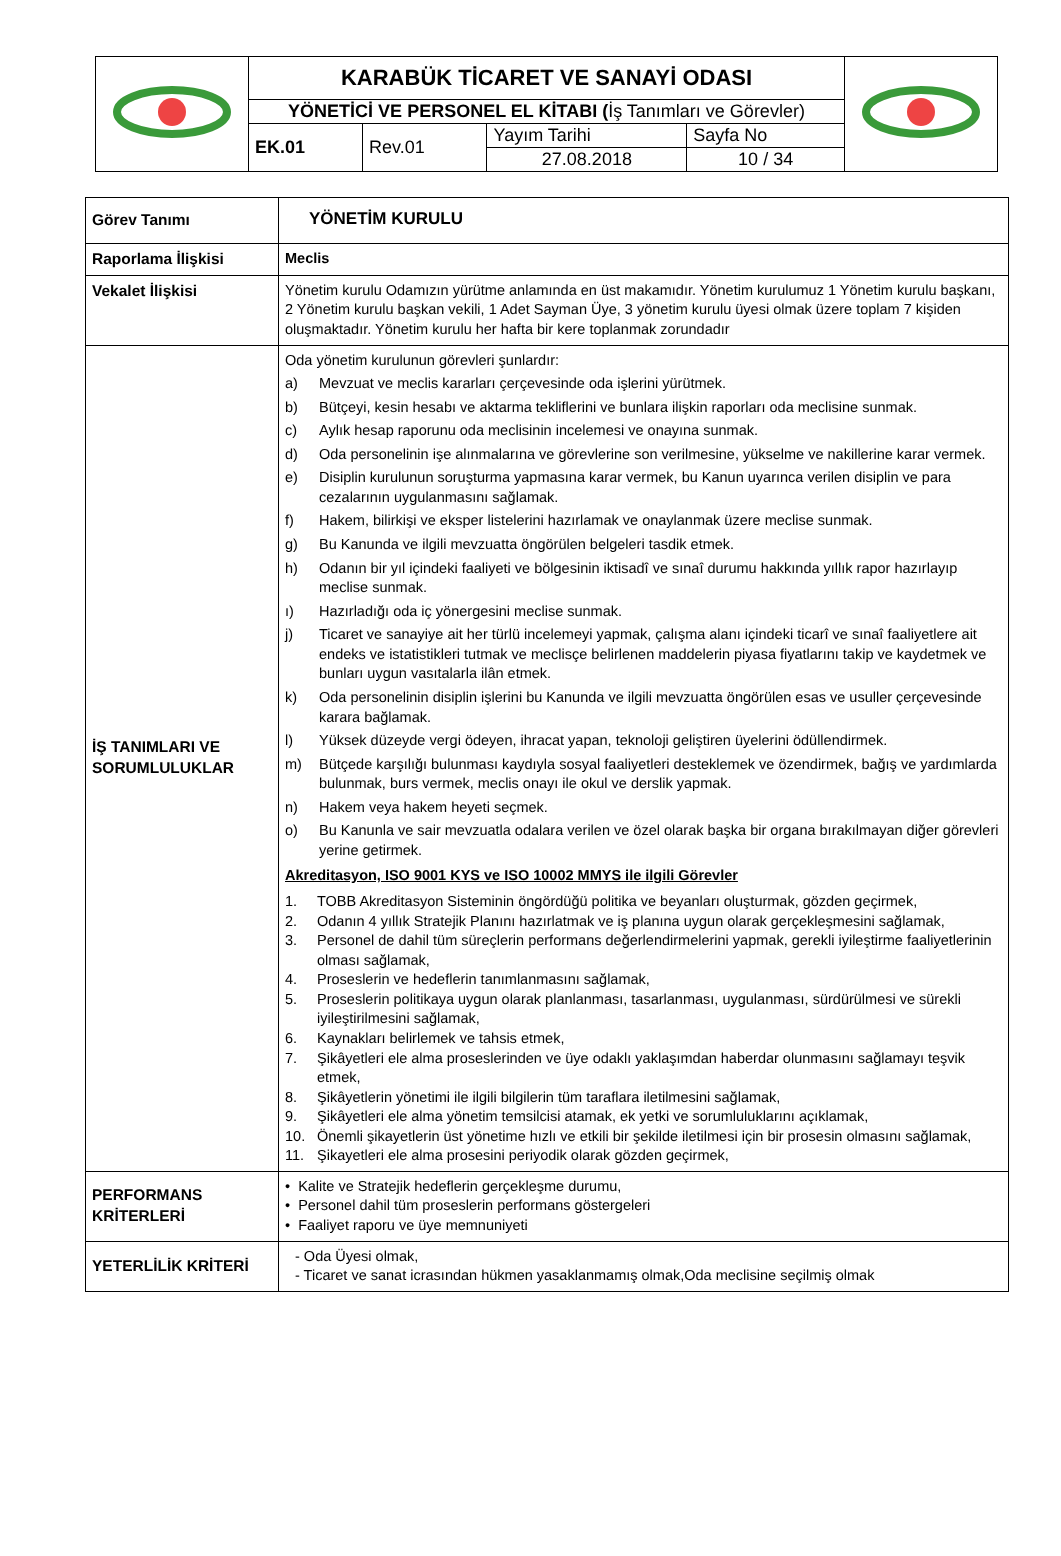| | KARABÜK TİCARET VE SANAYİ ODASI | | | | |
| | YÖNETİCİ VE PERSONEL EL KİTABI ( İş Tanımları ve Görevler) | | | | |
| | EK.01 | Rev.01 | Yayım Tarihi | Sayfa No | |
| | | | 27.08.2018 | 10 / 34 | |
| Görev Tanımı | YÖNETİM KURULU |
| Raporlama İlişkisi | Meclis |
| Vekalet İlişkisi | Yönetim kurulu Odamızın yürütme anlamında en üst makamıdır. Yönetim kurulumuz 1 Yönetim kurulu başkanı, 2 Yönetim kurulu başkan vekili, 1 Adet Sayman Üye, 3 yönetim kurulu üyesi olmak üzere toplam 7 kişiden oluşmaktadır. Yönetim kurulu her hafta bir kere toplanmak zorundadır |
| İŞ TANIMLARI VE SORUMLULUKLAR | Oda yönetim kurulunun görevleri şunlardır: a) Mevzuat ve meclis kararları çerçevesinde oda işlerini yürütmek. b) Bütçeyi, kesin hesabı ve aktarma tekliflerini ve bunlara ilişkin raporları oda meclisine sunmak. c) Aylık hesap raporunu oda meclisinin incelemesi ve onayına sunmak. d) Oda personelinin işe alınmalarına ve görevlerine son verilmesine, yükselme ve nakillerine karar vermek. e) Disiplin kurulunun soruşturma yapmasına karar vermek, bu Kanun uyarınca verilen disiplin ve para cezalarının uygulanmasını sağlamak. f) Hakem, bilirkişi ve eksper listelerini hazırlamak ve onaylanmak üzere meclise sunmak. g) Bu Kanunda ve ilgili mevzuatta öngörülen belgeleri tasdik etmek. h) Odanın bir yıl içindeki faaliyeti ve bölgesinin iktisadî ve sınaî durumu hakkında yıllık rapor hazırlayıp meclise sunmak. ı) Hazırladığı oda iç yönergesini meclise sunmak. j) Ticaret ve sanayiye ait her türlü incelemeyi yapmak, çalışma alanı içindeki ticarî ve sınaî faaliyetlere ait endeks ve istatistikleri tutmak ve meclisçe belirlenen maddelerin piyasa fiyatlarını takip ve kaydetmek ve bunları uygun vasıtalarla ilân etmek. k) Oda personelinin disiplin işlerini bu Kanunda ve ilgili mevzuatta öngörülen esas ve usuller çerçevesinde karara bağlamak. l) Yüksek düzeyde vergi ödeyen, ihracat yapan, teknoloji geliştiren üyelerini ödüllendirmek. m) Bütçede karşılığı bulunması kaydıyla sosyal faaliyetleri desteklemek ve özendirmek, bağış ve yardımlarda bulunmak, burs vermek, meclis onayı ile okul ve derslik yapmak. n) Hakem veya hakem heyeti seçmek. o) Bu Kanunla ve sair mevzuatla odalara verilen ve özel olarak başka bir organa bırakılmayan diğer görevleri yerine getirmek. Akreditasyon, ISO 9001 KYS ve ISO 10002 MMYS ile ilgili Görevler 1. TOBB Akreditasyon Sisteminin öngördüğü politika ve beyanları oluşturmak, gözden geçirmek, 2. Odanın 4 yıllık Stratejik Planını hazırlatmak ve iş planına uygun olarak gerçekleşmesini sağlamak, 3. Personel de dahil tüm süreçlerin performans değerlendirmelerini yapmak, gerekli iyileştirme faaliyetlerinin olması sağlamak, 4. Proseslerin ve hedeflerin tanımlanmasını sağlamak, 5. Proseslerin politikaya uygun olarak planlanması, tasarlanması, uygulanması, sürdürülmesi ve sürekli iyileştirilmesini sağlamak, 6. Kaynakları belirlemek ve tahsis etmek, 7. Şikâyetleri ele alma proseslerinden ve üye odaklı yaklaşımdan haberdar olunmasını sağlamayı teşvik etmek, 8. Şikâyetlerin yönetimi ile ilgili bilgilerin tüm taraflara iletilmesini sağlamak, 9. Şikâyetleri ele alma yönetim temsilcisi atamak, ek yetki ve sorumluluklarını açıklamak, 10. Önemli şikayetlerin üst yönetime hızlı ve etkili bir şekilde iletilmesi için bir prosesin olmasını sağlamak, 11. Şikayetleri ele alma prosesini periyodik olarak gözden geçirmek, |
| PERFORMANS KRİTERLERİ | • Kalite ve Stratejik hedeflerin gerçekleşme durumu, • Personel dahil tüm proseslerin performans göstergeleri • Faaliyet raporu ve üye memnuniyeti |
| YETERLİLİK KRİTERİ | - Oda Üyesi olmak, - Ticaret ve sanat icrasından hükmen yasaklanmamış olmak,Oda meclisine seçilmiş olmak |